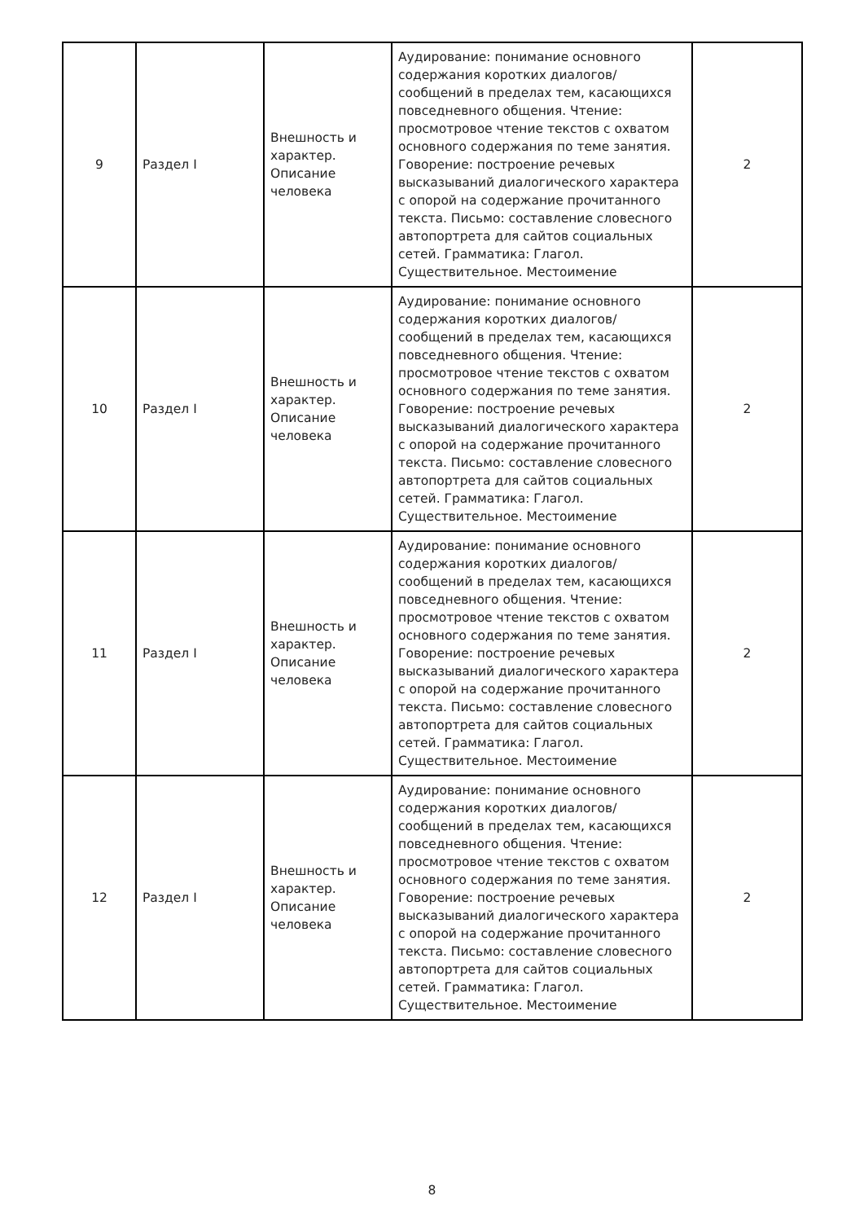| 9 | Раздел I | Внешность и характер. Описание человека | Аудирование: понимание основного содержания коротких диалогов/сообщений в пределах тем, касающихся повседневного общения. Чтение: просмотровое чтение текстов с охватом основного содержания по теме занятия. Говорение: построение речевых высказываний диалогического характера с опорой на содержание прочитанного текста. Письмо: составление словесного автопортрета для сайтов социальных сетей. Грамматика: Глагол. Существительное. Местоимение | 2 |
| 10 | Раздел I | Внешность и характер. Описание человека | Аудирование: понимание основного содержания коротких диалогов/сообщений в пределах тем, касающихся повседневного общения. Чтение: просмотровое чтение текстов с охватом основного содержания по теме занятия. Говорение: построение речевых высказываний диалогического характера с опорой на содержание прочитанного текста. Письмо: составление словесного автопортрета для сайтов социальных сетей. Грамматика: Глагол. Существительное. Местоимение | 2 |
| 11 | Раздел I | Внешность и характер. Описание человека | Аудирование: понимание основного содержания коротких диалогов/сообщений в пределах тем, касающихся повседневного общения. Чтение: просмотровое чтение текстов с охватом основного содержания по теме занятия. Говорение: построение речевых высказываний диалогического характера с опорой на содержание прочитанного текста. Письмо: составление словесного автопортрета для сайтов социальных сетей. Грамматика: Глагол. Существительное. Местоимение | 2 |
| 12 | Раздел I | Внешность и характер. Описание человека | Аудирование: понимание основного содержания коротких диалогов/сообщений в пределах тем, касающихся повседневного общения. Чтение: просмотровое чтение текстов с охватом основного содержания по теме занятия. Говорение: построение речевых высказываний диалогического характера с опорой на содержание прочитанного текста. Письмо: составление словесного автопортрета для сайтов социальных сетей. Грамматика: Глагол. Существительное. Местоимение | 2 |
8